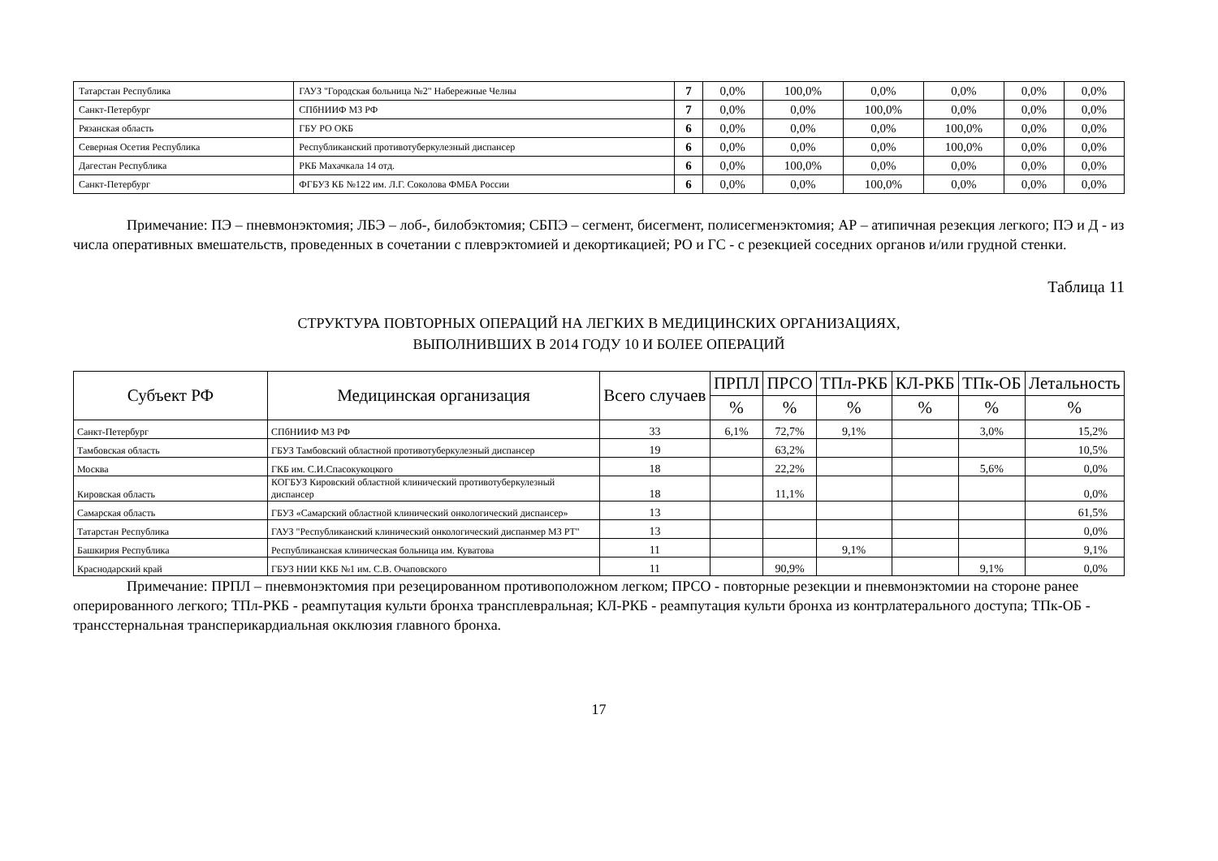| Татарстан Республика | ГАУЗ "Городская больница №2" Набережные Челны | 7 | 0,0% | 100,0% | 0,0% | 0,0% | 0,0% | 0,0% |
| Санкт-Петербург | СПбНИИФ МЗ РФ | 7 | 0,0% | 0,0% | 100,0% | 0,0% | 0,0% | 0,0% |
| Рязанская область | ГБУ РО ОКБ | 6 | 0,0% | 0,0% | 0,0% | 100,0% | 0,0% | 0,0% |
| Северная Осетия Республика | Республиканский противотуберкулезный диспансер | 6 | 0,0% | 0,0% | 0,0% | 100,0% | 0,0% | 0,0% |
| Дагестан Республика | РКБ Махачкала 14 отд. | 6 | 0,0% | 100,0% | 0,0% | 0,0% | 0,0% | 0,0% |
| Санкт-Петербург | ФГБУЗ КБ №122 им. Л.Г. Соколова ФМБА России | 6 | 0,0% | 0,0% | 100,0% | 0,0% | 0,0% | 0,0% |
Примечание: ПЭ – пневмонэктомия; ЛБЭ – лоб-, билобэктомия; СБПЭ – сегмент, бисегмент, полисегменэктомия; АР – атипичная резекция легкого; ПЭ и Д - из числа оперативных вмешательств, проведенных в сочетании с плеврэктомией и декортикацией; РО и ГС - с резекцией соседних органов и/или грудной стенки.
Таблица 11
СТРУКТУРА ПОВТОРНЫХ ОПЕРАЦИЙ НА ЛЕГКИХ В МЕДИЦИНСКИХ ОРГАНИЗАЦИЯХ,
ВЫПОЛНИВШИХ В 2014 ГОДУ 10 И БОЛЕЕ ОПЕРАЦИЙ
| Субъект РФ | Медицинская организация | Всего случаев | ПРПЛ | ПРСО | ТПл-РКБ | КЛ-РКБ | ТПк-ОБ | Летальность |
| --- | --- | --- | --- | --- | --- | --- | --- | --- |
| | | | % | % | % | % | % | % |
| Санкт-Петербург | СПбНИИФ МЗ РФ | 33 | 6,1% | 72,7% | 9,1% | | 3,0% | 15,2% |
| Тамбовская область | ГБУЗ Тамбовский областной противотуберкулезный диспансер | 19 | | 63,2% | | | | 10,5% |
| Москва | ГКБ им. С.И.Спасокукоцкого | 18 | | 22,2% | | | 5,6% | 0,0% |
| Кировская область | КОГБУЗ Кировский областной клинический противотуберкулезный диспансер | 18 | | 11,1% | | | | 0,0% |
| Самарская область | ГБУЗ «Самарский областной клинический онкологический диспансер» | 13 | | | | | | 61,5% |
| Татарстан Республика | ГАУЗ "Республиканский клинический онкологический диспанмер МЗ РТ" | 13 | | | | | | 0,0% |
| Башкирия Республика | Республиканская клиническая больница им. Куватова | 11 | | | 9,1% | | | 9,1% |
| Краснодарский край | ГБУЗ НИИ ККБ №1 им. С.В. Очаповского | 11 | | 90,9% | | | 9,1% | 0,0% |
Примечание: ПРПЛ – пневмонэктомия при резецированном противоположном легком; ПРСО - повторные резекции и пневмонэктомии на стороне ранее оперированного легкого; ТПл-РКБ - реампутация культи бронха трансплевральная; КЛ-РКБ - реампутация культи бронха из контрлатерального доступа; ТПк-ОБ - трансстернальная трансперикардиальная окклюзия главного бронха.
17